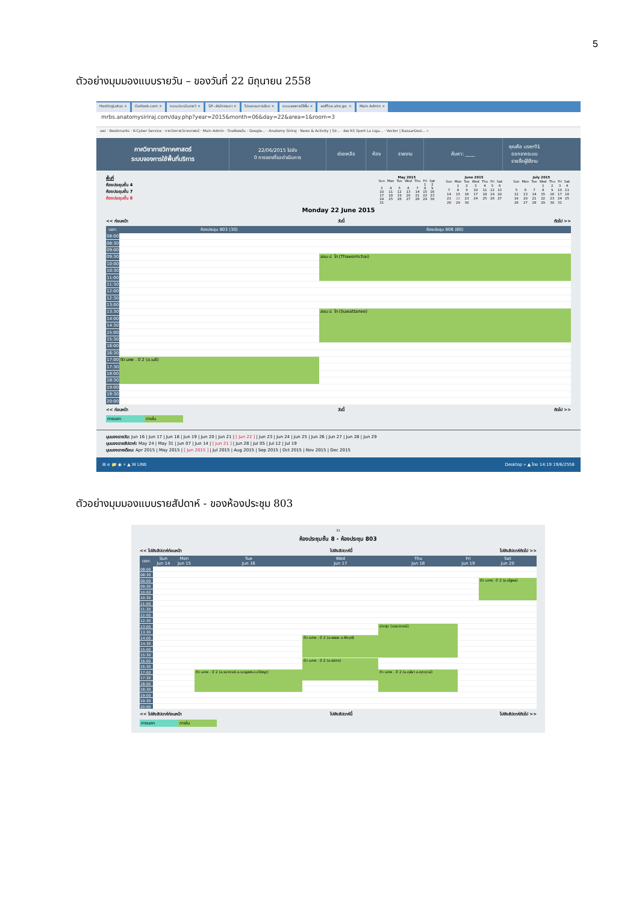5
ตัวอย่างมุมมองแบบรายวัน – ของวันที่ 22 มิถุนายน 2558
HostingLotus × Outlook.com × ระบบประเมินรายวิ × SP--สำนักงานกา × โปรแกรมการจัดก × ระบบจองการใช้พื้น × eoffice.alro.go. × Main Admin ×
mrbs.anatomysiriraj.com/day.php?year=2015&month=06&day=22&area=1&room=3
แอป · Bookmarks · K-Cyber Service · ภาควิชากายวิภาคศาสตร์ · Main Admin · ไดรฟ์ของฉัน - Google... · Anatomy Siriraj · News & Activity | Sir... · ช่อง RS Sport La Liga... · Vector | BazaarDesi... »
ภาควิชากายวิภาคศาสตร์
ระบบจองการใช้พื้นที่บริการ
22/06/2015 ไปยัง
0 การจองที่รอดำเนินการ
ช่วยเหลือ ห้อง รายงาน ค้นหา: ____
คุณคือ user01
ออกจากระบบ
รายชื่อผู้ใช้งาน
พื้นที่
ห้องประชุมชั้น 4
ห้องประชุมชั้น 7
ห้องประชุมชั้น 8
| May 2015 | | | | | | |
| --- | --- | --- | --- | --- | --- | --- |
| Sun | Mon | Tue | Wed | Thu | Fri | Sat |
| | | | | | 1 | 2 |
| 3 | 4 | 5 | 6 | 7 | 8 | 9 |
| 10 | 11 | 12 | 13 | 14 | 15 | 16 |
| 17 | 18 | 19 | 20 | 21 | 22 | 23 |
| 24 | 25 | 26 | 27 | 28 | 29 | 30 |
| 31 | | | | | | |
| June 2015 | | | | | | |
| --- | --- | --- | --- | --- | --- | --- |
| Sun | Mon | Tue | Wed | Thu | Fri | Sat |
| | 1 | 2 | 3 | 4 | 5 | 6 |
| 7 | 8 | 9 | 10 | 11 | 12 | 13 |
| 14 | 15 | 16 | 17 | 18 | 19 | 20 |
| 21 | 22 | 23 | 24 | 25 | 26 | 27 |
| 28 | 29 | 30 | | | | |
| July 2015 | | | | | | |
| --- | --- | --- | --- | --- | --- | --- |
| Sun | Mon | Tue | Wed | Thu | Fri | Sat |
| | | | 1 | 2 | 3 | 4 |
| 5 | 6 | 7 | 8 | 9 | 10 | 11 |
| 12 | 13 | 14 | 15 | 16 | 17 | 18 |
| 19 | 20 | 21 | 22 | 23 | 24 | 25 |
| 26 | 27 | 28 | 29 | 30 | 31 | |
Monday 22 June 2015
<< ก่อนหน้า วันนี้ ถัดไป >>
| เวลา: | ห้องประชุม 803 (30) | ห้องประชุม 806 (60) |
| --- | --- | --- |
| 08:00 | | |
| 08:30 | | |
| 09:00 | | |
| 09:30 | | สอน ป. โท (Thawornchai) |
| 10:00 | | |
| 10:30 | | |
| 11:00 | | |
| 11:30 | | |
| 12:00 | | |
| 12:30 | | |
| 13:00 | | |
| 13:30 | | สอน ป. โท (Suwattanee) |
| 14:00 | | |
| 14:30 | | |
| 15:00 | | |
| 15:30 | | |
| 16:00 | | |
| 16:30 | | |
| 17:00 | ติว นศพ . ปี 2 (อ.เมธี) | |
| 17:30 | | |
| 18:00 | | |
| 18:30 | | |
| 19:00 | | |
| 19:30 | | |
| 20:00 | | |
<< ก่อนหน้า วันนี้ ถัดไป >>
ภายนอก ภายใน
มุมมองรายวัน: Jun 16 | Jun 17 | Jun 18 | Jun 19 | Jun 20 | Jun 21 | [ Jun 22 ] | Jun 23 | Jun 24 | Jun 25 | Jun 26 | Jun 27 | Jun 28 | Jun 29
มุมมองรายสัปดาห์: May 24 | May 31 | Jun 07 | Jun 14 | [ Jun 21 ] | Jun 28 | Jul 05 | Jul 12 | Jul 19
มุมมองรายเดือน: Apr 2015 | May 2015 | [ Jun 2015 ] | Jul 2015 | Aug 2015 | Sep 2015 | Oct 2015 | Nov 2015 | Dec 2015
⊞ e 📁 ◉ ⚡ ▲ W LINE Desktop » ▲ ไทย 14:19 19/6/2558
ตัวอย่างมุมมองแบบรายสัปดาห์ - ของห้องประชุม 803
31
ห้องประชุมชั้น 8 - ห้องประชุม 803
<< ไปยังสัปดาห์ก่อนหน้า ไปยังสัปดาห์นี้ ไปยังสัปดาห์ถัดไป >>
| เวลา: | Sun Jun 14 | Mon Jun 15 | Tue Jun 16 | Wed Jun 17 | Thu Jun 18 | Fri Jun 19 | Sat Jun 20 |
| --- | --- | --- | --- | --- | --- | --- | --- |
| 08:00 | | | | | | | |
| 08:30 | | | | | | | |
| 09:00 | | | | | | | ติว นศพ . ปี 2 (อ.ณัฐพล) |
| 09:30 | | | | | | | |
| 10:00 | | | | | | | |
| 10:30 | | | | | | | |
| 11:00 | | | | | | | |
| 11:30 | | | | | | | |
| 12:00 | | | | | | | |
| 12:30 | | | | | | | |
| 13:00 | | | | | ประชุม (อ.ธนาภรณ์) | | |
| 13:30 | | | | | | | |
| 14:00 | | | | ติว นศพ . ปี 2 (อ.พลอย อ.พีรวุฒิ) | | | |
| 14:30 | | | | | | | |
| 15:00 | | | | | | | |
| 15:30 | | | | | | | |
| 16:00 | | | | ติว นศพ . ปี 2 (อ.ธนิศร) | | | |
| 16:30 | | | | | | | |
| 17:00 | | | ติว นศพ . ปี 2 (อ.ธนาภรณ์ อ.เบญจพร อ.ปรัชญา) | | ติว นศพ . ปี 2 (อ.คุลิยา อ.ศุภฤกษ์) | | |
| 17:30 | | | | | | | |
| 18:00 | | | | | | | |
| 18:30 | | | | | | | |
| 19:00 | | | | | | | |
| 19:30 | | | | | | | |
| 20:00 | | | | | | | |
<< ไปยังสัปดาห์ก่อนหน้า ไปยังสัปดาห์นี้ ไปยังสัปดาห์ถัดไป >>
ภายนอก ภายใน